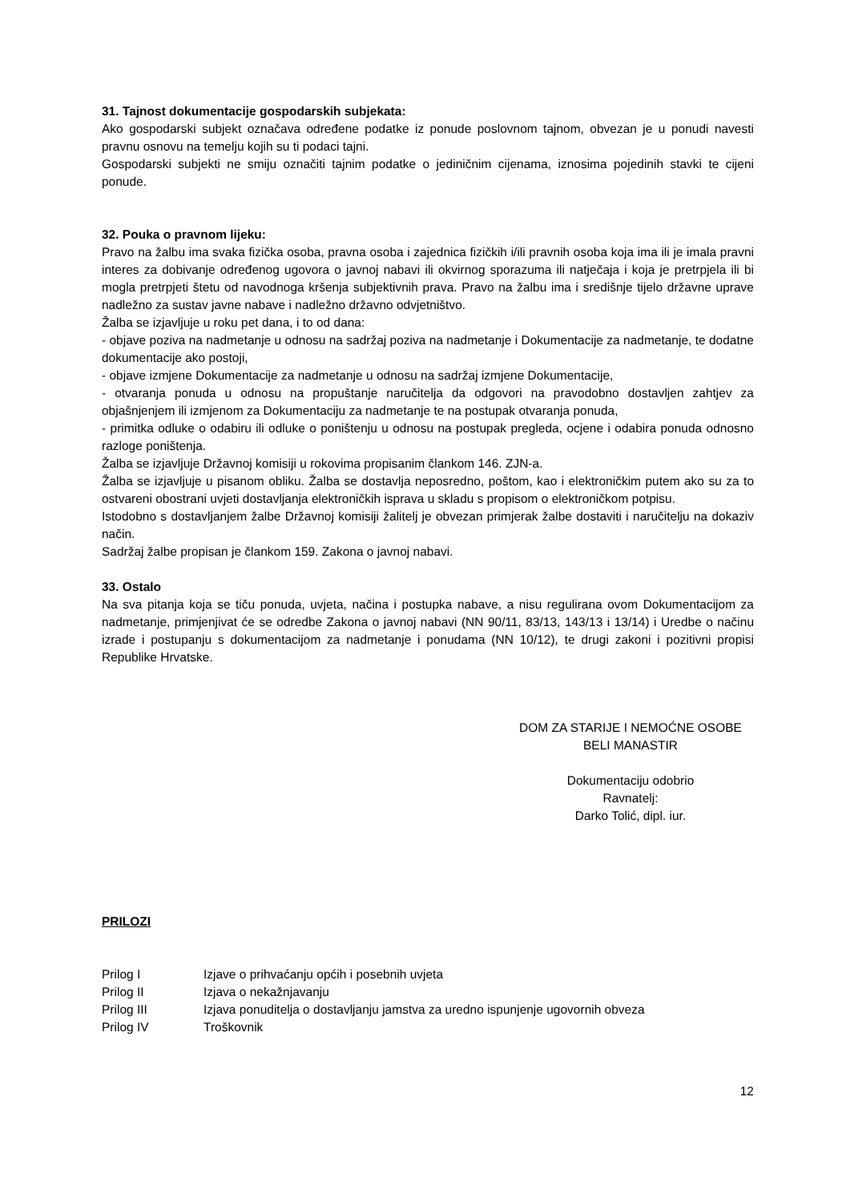31. Tajnost dokumentacije gospodarskih subjekata:
Ako gospodarski subjekt označava određene podatke iz ponude poslovnom tajnom, obvezan je u ponudi navesti pravnu osnovu na temelju kojih su ti podaci tajni.
Gospodarski subjekti ne smiju označiti tajnim podatke o jediničnim cijenama, iznosima pojedinih stavki te cijeni ponude.
32. Pouka o pravnom lijeku:
Pravo na žalbu ima svaka fizička osoba, pravna osoba i zajednica fizičkih i/ili pravnih osoba koja ima ili je imala pravni interes za dobivanje određenog ugovora o javnoj nabavi ili okvirnog sporazuma ili natječaja i koja je pretrpjela ili bi mogla pretrpjeti štetu od navodnoga kršenja subjektivnih prava. Pravo na žalbu ima i središnje tijelo državne uprave nadležno za sustav javne nabave i nadležno državno odvjetništvo.
Žalba se izjavljuje u roku pet dana, i to od dana:
- objave poziva na nadmetanje u odnosu na sadržaj poziva na nadmetanje i Dokumentacije za nadmetanje, te dodatne dokumentacije ako postoji,
- objave izmjene Dokumentacije za nadmetanje u odnosu na sadržaj izmjene Dokumentacije,
- otvaranja ponuda u odnosu na propuštanje naručitelja da odgovori na pravodobno dostavljen zahtjev za objašnjenjem ili izmjenom za Dokumentaciju za nadmetanje te na postupak otvaranja ponuda,
- primitka odluke o odabiru ili odluke o poništenju u odnosu na postupak pregleda, ocjene i odabira ponuda odnosno razloge poništenja.
Žalba se izjavljuje Državnoj komisiji u rokovima propisanim člankom 146. ZJN-a.
Žalba se izjavljuje u pisanom obliku. Žalba se dostavlja neposredno, poštom, kao i elektroničkim putem ako su za to ostvareni obostrani uvjeti dostavljanja elektroničkih isprava u skladu s propisom o elektroničkom potpisu.
Istodobno s dostavljanjem žalbe Državnoj komisiji žalitelj je obvezan primjerak žalbe dostaviti i naručitelju na dokaziv način.
Sadržaj žalbe propisan je člankom 159. Zakona o javnoj nabavi.
33. Ostalo
Na sva pitanja koja se tiču ponuda, uvjeta, načina i postupka nabave, a nisu regulirana ovom Dokumentacijom za nadmetanje, primjenjivat će se odredbe Zakona o javnoj nabavi (NN 90/11, 83/13, 143/13 i 13/14) i Uredbe o načinu izrade i postupanju s dokumentacijom za nadmetanje i ponudama (NN 10/12), te drugi zakoni i pozitivni propisi Republike Hrvatske.
DOM ZA STARIJE I NEMOĆNE OSOBE
BELI MANASTIR
Dokumentaciju odobrio
Ravnatelj:
Darko Tolić, dipl. iur.
PRILOZI
| Prilog I | Izjave o prihvaćanju općih i posebnih uvjeta |
| Prilog II | Izjava o nekažnjavanju |
| Prilog III | Izjava ponuditelja o dostavljanju jamstva za uredno ispunjenje ugovornih obveza |
| Prilog IV | Troškovnik |
12